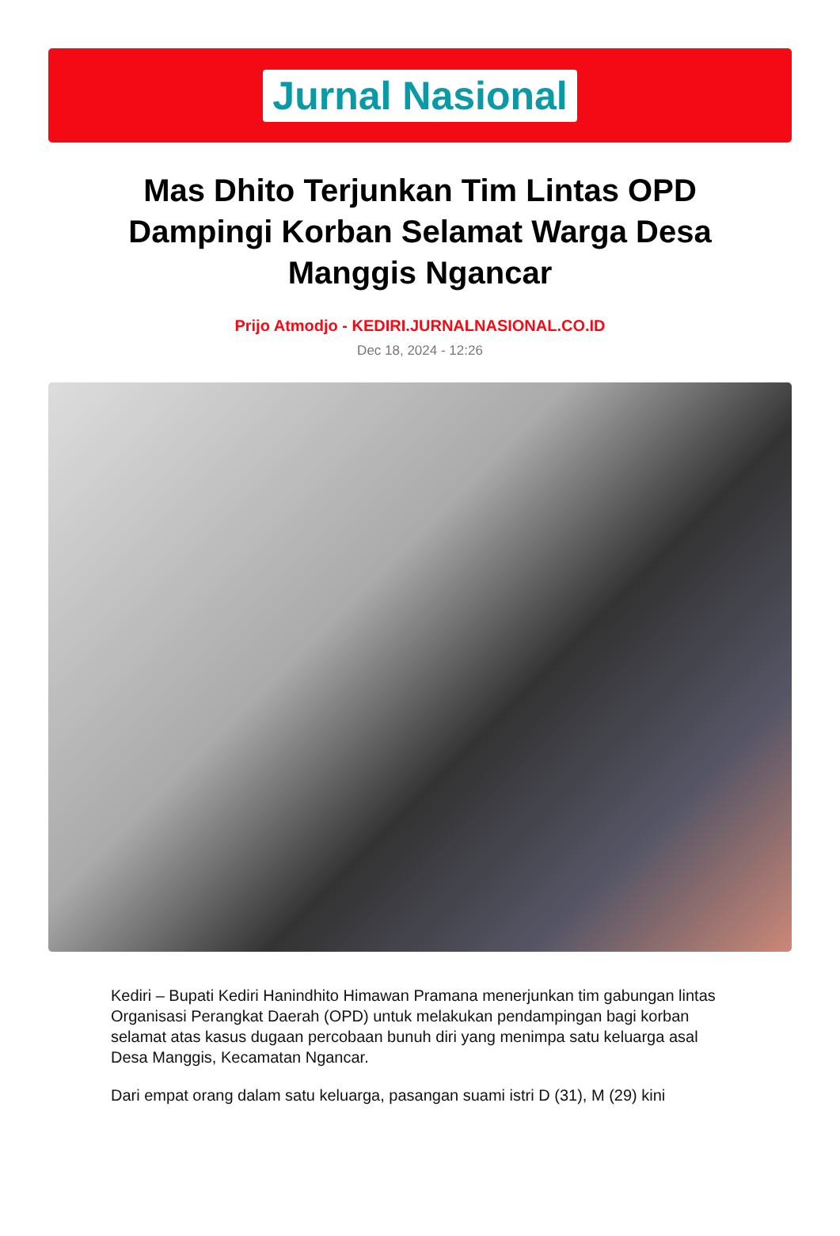Jurnal Nasional
Mas Dhito Terjunkan Tim Lintas OPD Dampingi Korban Selamat Warga Desa Manggis Ngancar
Prijo Atmodjo - KEDIRI.JURNALNASIONAL.CO.ID
Dec 18, 2024 - 12:26
Kediri – Bupati Kediri Hanindhito Himawan Pramana menerjunkan tim gabungan lintas Organisasi Perangkat Daerah (OPD) untuk melakukan pendampingan bagi korban selamat atas kasus dugaan percobaan bunuh diri yang menimpa satu keluarga asal Desa Manggis, Kecamatan Ngancar.
Dari empat orang dalam satu keluarga, pasangan suami istri D (31), M (29) kini